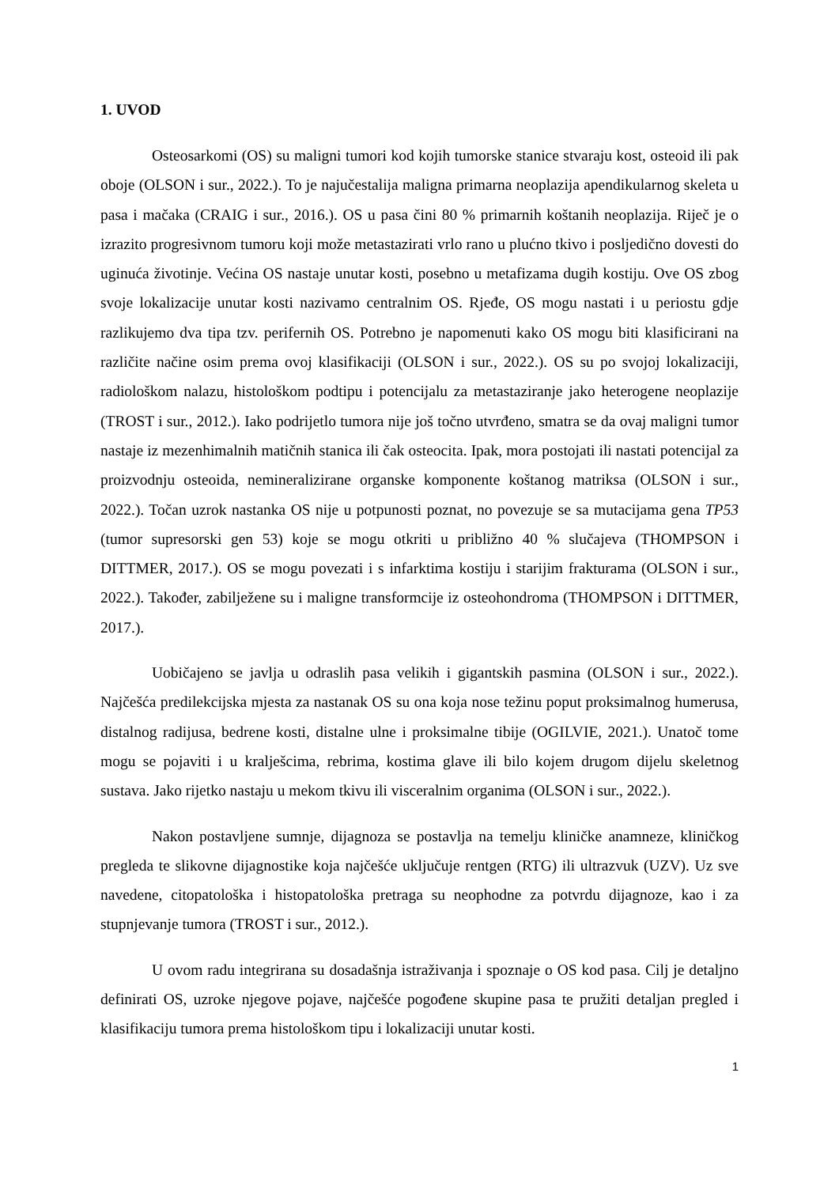1. UVOD
Osteosarkomi (OS) su maligni tumori kod kojih tumorske stanice stvaraju kost, osteoid ili pak oboje (OLSON i sur., 2022.). To je najučestalija maligna primarna neoplazija apendikularnog skeleta u pasa i mačaka (CRAIG i sur., 2016.). OS u pasa čini 80 % primarnih koštanih neoplazija. Riječ je o izrazito progresivnom tumoru koji može metastazirati vrlo rano u plućno tkivo i posljedično dovesti do uginuća životinje. Većina OS nastaje unutar kosti, posebno u metafizama dugih kostiju. Ove OS zbog svoje lokalizacije unutar kosti nazivamo centralnim OS. Rjeđe, OS mogu nastati i u periostu gdje razlikujemo dva tipa tzv. perifernih OS. Potrebno je napomenuti kako OS mogu biti klasificirani na različite načine osim prema ovoj klasifikaciji (OLSON i sur., 2022.). OS su po svojoj lokalizaciji, radiološkom nalazu, histološkom podtipu i potencijalu za metastaziranje jako heterogene neoplazije (TROST i sur., 2012.). Iako podrijetlo tumora nije još točno utvrđeno, smatra se da ovaj maligni tumor nastaje iz mezenhimalnih matičnih stanica ili čak osteocita. Ipak, mora postojati ili nastati potencijal za proizvodnju osteoida, nemineralizirane organske komponente koštanog matriksa (OLSON i sur., 2022.). Točan uzrok nastanka OS nije u potpunosti poznat, no povezuje se sa mutacijama gena TP53 (tumor supresorski gen 53) koje se mogu otkriti u približno 40 % slučajeva (THOMPSON i DITTMER, 2017.). OS se mogu povezati i s infarktima kostiju i starijim frakturama (OLSON i sur., 2022.). Također, zabilježene su i maligne transformcije iz osteohondroma (THOMPSON i DITTMER, 2017.).
Uobičajeno se javlja u odraslih pasa velikih i gigantskih pasmina (OLSON i sur., 2022.). Najčešća predilekcijska mjesta za nastanak OS su ona koja nose težinu poput proksimalnog humerusa, distalnog radijusa, bedrene kosti, distalne ulne i proksimalne tibije (OGILVIE, 2021.). Unatoč tome mogu se pojaviti i u kralješcima, rebrima, kostima glave ili bilo kojem drugom dijelu skeletnog sustava. Jako rijetko nastaju u mekom tkivu ili visceralnim organima (OLSON i sur., 2022.).
Nakon postavljene sumnje, dijagnoza se postavlja na temelju kliničke anamneze, kliničkog pregleda te slikovne dijagnostike koja najčešće uključuje rentgen (RTG) ili ultrazvuk (UZV). Uz sve navedene, citopatološka i histopatološka pretraga su neophodne za potvrdu dijagnoze, kao i za stupnjevanje tumora (TROST i sur., 2012.).
U ovom radu integrirana su dosadašnja istraživanja i spoznaje o OS kod pasa. Cilj je detaljno definirati OS, uzroke njegove pojave, najčešće pogođene skupine pasa te pružiti detaljan pregled i klasifikaciju tumora prema histološkom tipu i lokalizaciji unutar kosti.
1